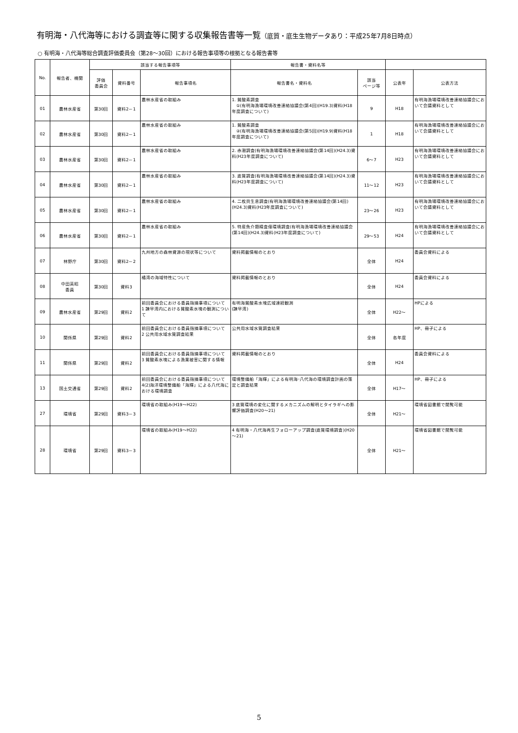有明海・八代海等における調査等に関する収集報告書等一覧（底質・底生生物データあり：平成25年7月8日時点）
○ 有明海・八代海等総合調査評価委員会（第28～30回）における報告事項等の根拠となる報告書等
| No. | 報告者、機関 | 該当する報告事項等 | | | 報告書・資料名等 | | | |
| --- | --- | --- | --- | --- | --- | --- | --- | --- |
| | | 評価 委員会 | 資料番号 | 報告事項名 | 報告書名・資料名 | 該当 ページ等 | 公表年 | 公表方法 |
| 01 | 農林水産省 | 第30回 | 資料2－1 | 農林水産省の取組み | 1. 貧酸素調査 ①(有明海漁場環境改善連絡協議会(第4回)(H19.3)資料(H18年度調査について) | 9 | H18 | 有明海漁場環境改善連絡協議会において会議資料として |
| 02 | 農林水産省 | 第30回 | 資料2－1 | 農林水産省の取組み | 1. 貧酸素調査 ②(有明海漁場環境改善連絡協議会(第5回)(H19.9)資料(H18年度調査について) | 1 | H18 | 有明海漁場環境改善連絡協議会において会議資料として |
| 03 | 農林水産省 | 第30回 | 資料2－1 | 農林水産省の取組み | 2. 赤潮調査(有明海漁場環境改善連絡協議会(第14回)(H24.3)資料(H23年度調査について) | 6～7 | H23 | 有明海漁場環境改善連絡協議会において会議資料として |
| 04 | 農林水産省 | 第30回 | 資料2－1 | 農林水産省の取組み | 3. 底質調査(有明海漁場環境改善連絡協議会(第14回)(H24.3)資料(H23年度調査について) | 11～12 | H23 | 有明海漁場環境改善連絡協議会において会議資料として |
| 05 | 農林水産省 | 第30回 | 資料2－1 | 農林水産省の取組み | 4. 二枚貝生息調査(有明海漁場環境改善連絡協議会(第14回)(H24.3)資料(H23年度調査について) | 23～26 | H23 | 有明海漁場環境改善連絡協議会において会議資料として |
| 06 | 農林水産省 | 第30回 | 資料2－1 | 農林水産省の取組み | 5. 特産魚介類精査億環境調査(有明海漁場環境改善連絡協議会(第14回)(H24.3)資料(H23年度調査について) | 29～53 | H24 | 有明海漁場環境改善連絡協議会において会議資料として |
| 07 | 林野庁 | 第30回 | 資料2－2 | 九州地方の森林資源の現状等について | 資料掲載情報のとおり | 全体 | H24 | 委員会資料による |
| 08 | 中田英昭 委員 | 第30回 | 資料3 | 橘湾の海域特性について | 資料掲載情報のとおり | 全体 | H24 | 委員会資料による |
| 09 | 農林水産省 | 第29回 | 資料2 | 前回委員会における委員指摘事項について 1 諫早湾内における貧酸素水塊の観測について | 有明海貧酸素水塊広域連続観測 (諫早湾) | 全体 | H22～ | HPによる |
| 10 | 関係県 | 第29回 | 資料2 | 前回委員会における委員指摘事項について 2 公共用水域水質調査結果 | 公共用水域水質調査結果 | 全体 | 各年度 | HP、冊子による |
| 11 | 関係県 | 第29回 | 資料2 | 前回委員会における委員指摘事項について 3 貧酸素水塊による漁業被害に関する情報 | 資料掲載情報のとおり | 全体 | H24 | 委員会資料による |
| 13 | 国土交通省 | 第29回 | 資料2 | 前回委員会における委員指摘事項について 4(2)海洋環境整備船「海輝」による八代海における環境調査 | 環境整備船「海輝」による有明海･八代海の環境調査計画の策定と調査結果 | 全体 | H17～ | HP、冊子による |
| 27 | 環境省 | 第29回 | 資料3－3 | 環境省の取組み(H19～H22) | 3 底質環境の変化に関するメカニズムの解明とタイラギへの影響評価調査(H20～21) | 全体 | H21～ | 環境省図書館で閲覧可能 |
| 28 | 環境省 | 第29回 | 資料3－3 | 環境省の取組み(H19～H22) | 4 有明海・八代海再生フォローアップ調査(底質環境調査)(H20～21) | 全体 | H21～ | 環境省図書館で閲覧可能 |
5